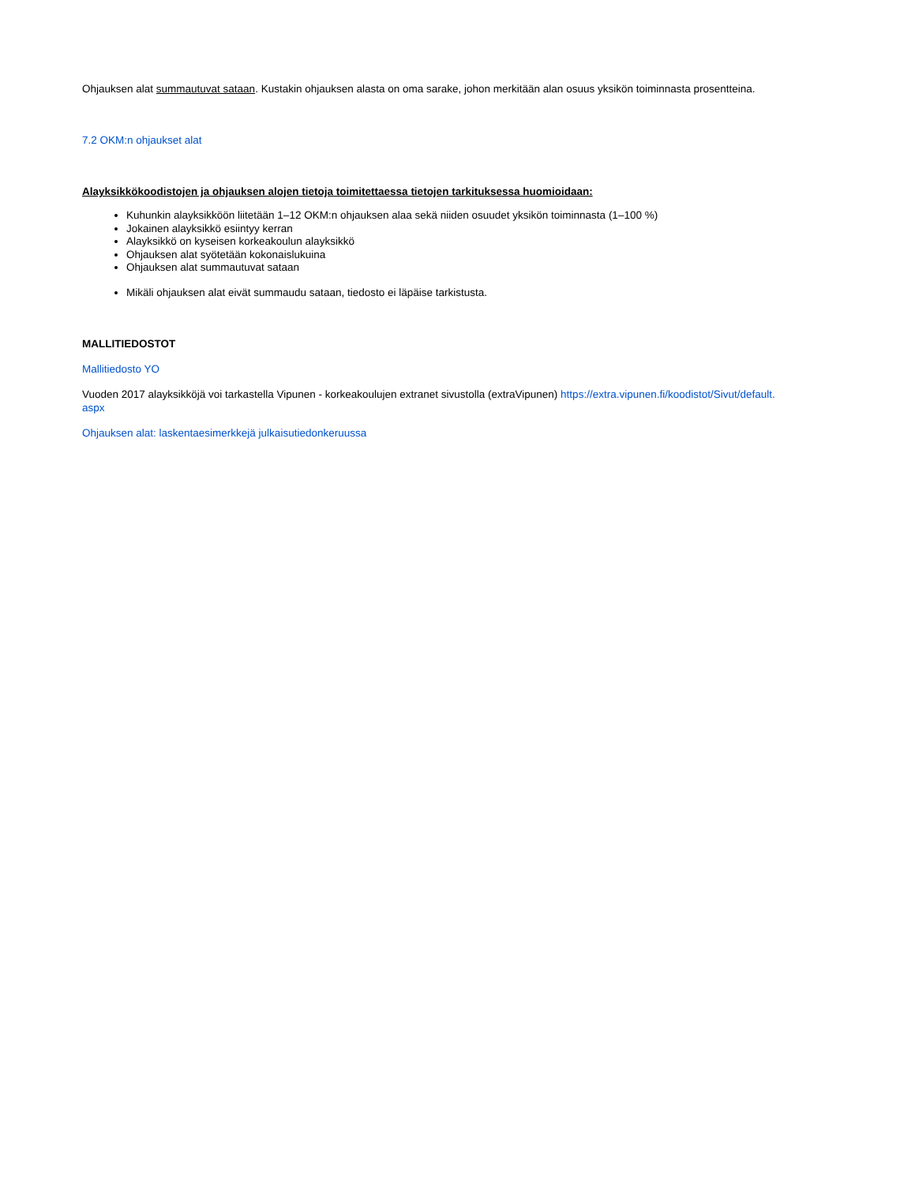Ohjauksen alat summautuvat sataan. Kustakin ohjauksen alasta on oma sarake, johon merkitään alan osuus yksikön toiminnasta prosentteina.
7.2 OKM:n ohjaukset alat
Alayksikkökoodistojen ja ohjauksen alojen tietoja toimitettaessa tietojen tarkituksessa huomioidaan:
Kuhunkin alayksikköön liitetään 1–12 OKM:n ohjauksen alaa sekä niiden osuudet yksikön toiminnasta (1–100 %)
Jokainen alayksikkö esiintyy kerran
Alayksikkö on kyseisen korkeakoulun alayksikkö
Ohjauksen alat syötetään kokonaislukuina
Ohjauksen alat summautuvat sataan
Mikäli ohjauksen alat eivät summaudu sataan, tiedosto ei läpäise tarkistusta.
MALLITIEDOSTOT
Mallitiedosto YO
Vuoden 2017 alayksikköjä voi tarkastella Vipunen - korkeakoulujen extranet sivustolla (extraVipunen) https://extra.vipunen.fi/koodistot/Sivut/default.
aspx
Ohjauksen alat: laskentaesimerkkejä julkaisutiedonkeruussa